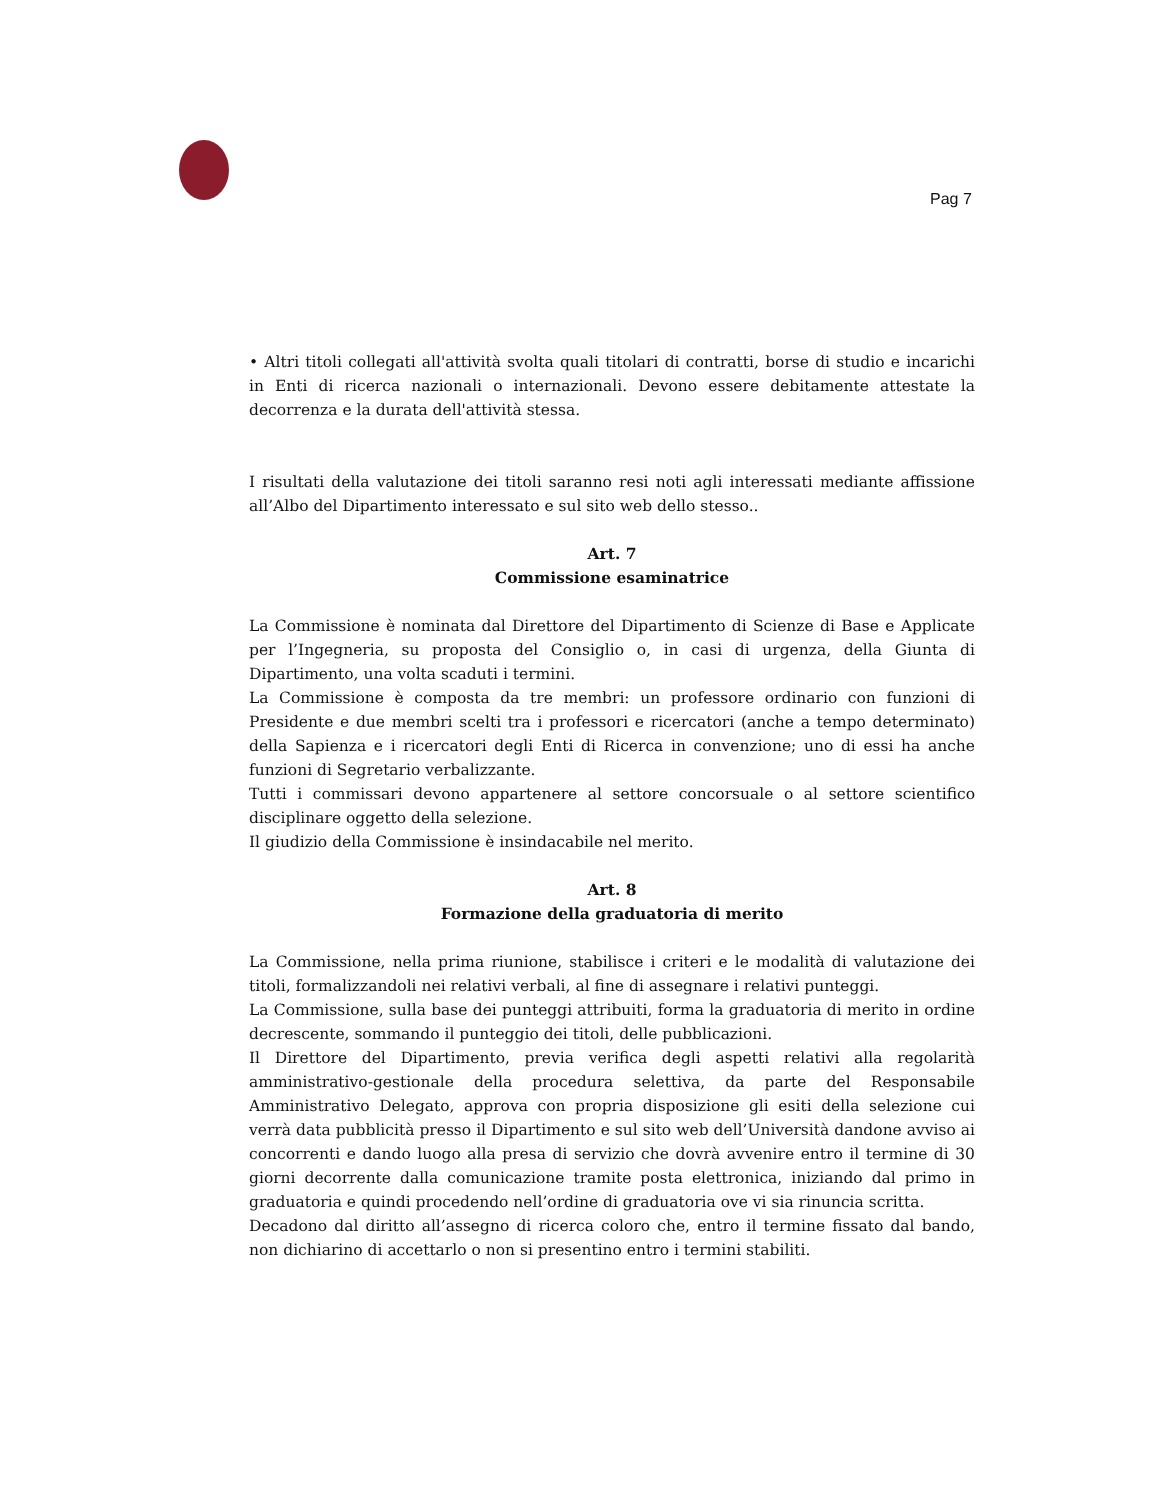Pag 7
• Altri titoli collegati all'attività svolta quali titolari di contratti, borse di studio e incarichi in Enti di ricerca nazionali o internazionali. Devono essere debitamente attestate la decorrenza e la durata dell'attività stessa.
I risultati della valutazione dei titoli saranno resi noti agli interessati mediante affissione all’Albo del Dipartimento interessato e sul sito web dello stesso..
Art. 7
Commissione esaminatrice
La Commissione è nominata dal Direttore del Dipartimento di Scienze di Base e Applicate per l’Ingegneria, su proposta del Consiglio o, in casi di urgenza, della Giunta di Dipartimento, una volta scaduti i termini.
La Commissione è composta da tre membri: un professore ordinario con funzioni di Presidente e due membri scelti tra i professori e ricercatori (anche a tempo determinato) della Sapienza e i ricercatori degli Enti di Ricerca in convenzione; uno di essi ha anche funzioni di Segretario verbalizzante.
Tutti i commissari devono appartenere al settore concorsuale o al settore scientifico disciplinare oggetto della selezione.
Il giudizio della Commissione è insindacabile nel merito.
Art. 8
Formazione della graduatoria di merito
La Commissione, nella prima riunione, stabilisce i criteri e le modalità di valutazione dei titoli, formalizzandoli nei relativi verbali, al fine di assegnare i relativi punteggi.
La Commissione, sulla base dei punteggi attribuiti, forma la graduatoria di merito in ordine decrescente, sommando il punteggio dei titoli, delle pubblicazioni.
Il Direttore del Dipartimento, previa verifica degli aspetti relativi alla regolarità amministrativo-gestionale della procedura selettiva, da parte del Responsabile Amministrativo Delegato, approva con propria disposizione gli esiti della selezione cui verrà data pubblicità presso il Dipartimento e sul sito web dell’Università dandone avviso ai concorrenti e dando luogo alla presa di servizio che dovrà avvenire entro il termine di 30 giorni decorrente dalla comunicazione tramite posta elettronica, iniziando dal primo in graduatoria e quindi procedendo nell’ordine di graduatoria ove vi sia rinuncia scritta.
Decadono dal diritto all’assegno di ricerca coloro che, entro il termine fissato dal bando, non dichiarino di accettarlo o non si presentino entro i termini stabiliti.